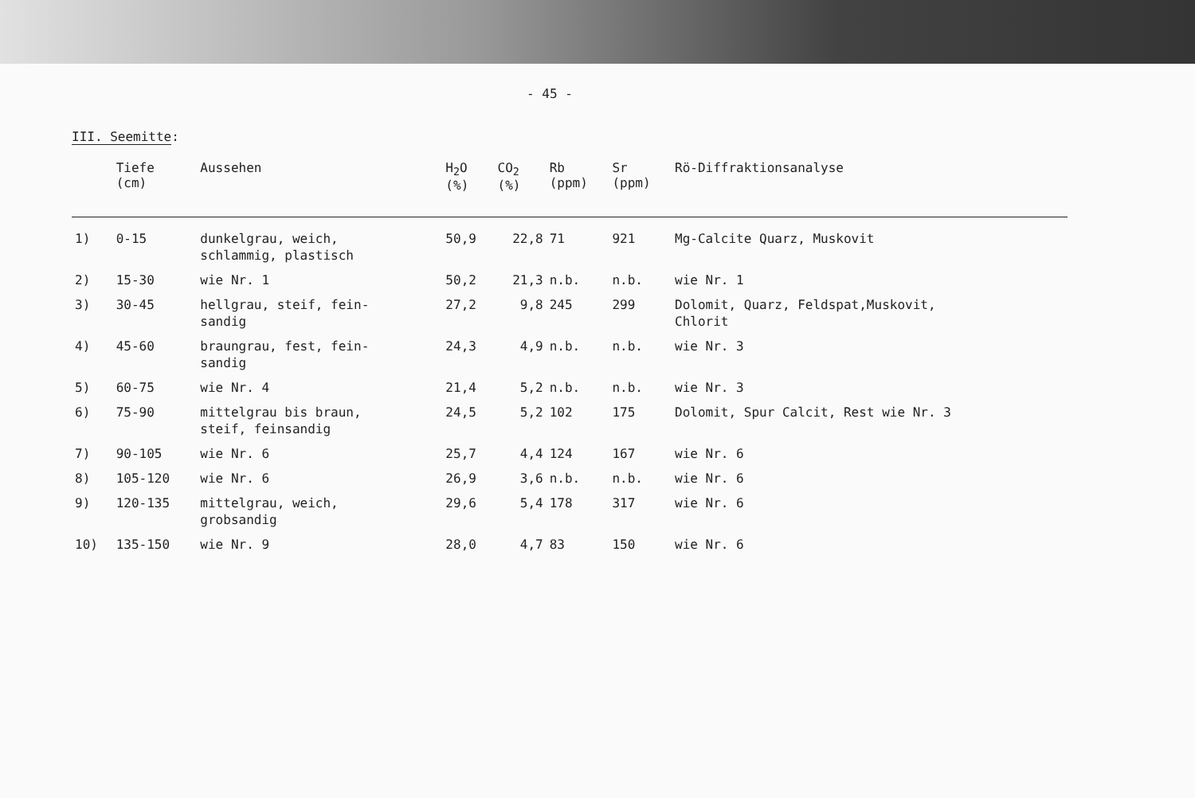- 45 -
III. Seemitte:
| | Tiefe (cm) | Aussehen | H<sub>2</sub>O (%) | CO<sub>2</sub> (%) | Rb (ppm) | Sr (ppm) | Rö-Diffraktionsanalyse |
| --- | --- | --- | --- | --- | --- | --- | --- |
| 1) | 0-15 | dunkelgrau, weich, schlammig, plastisch | 50,9 | 22,8 | 71 | 921 | Mg-Calcite Quarz, Muskovit |
| 2) | 15-30 | wie Nr. 1 | 50,2 | 21,3 | n.b. | n.b. | wie Nr. 1 |
| 3) | 30-45 | hellgrau, steif, fein- sandig | 27,2 | 9,8 | 245 | 299 | Dolomit, Quarz, Feldspat,Muskovit, Chlorit |
| 4) | 45-60 | braungrau, fest, fein- sandig | 24,3 | 4,9 | n.b. | n.b. | wie Nr. 3 |
| 5) | 60-75 | wie Nr. 4 | 21,4 | 5,2 | n.b. | n.b. | wie Nr. 3 |
| 6) | 75-90 | mittelgrau bis braun, steif, feinsandig | 24,5 | 5,2 | 102 | 175 | Dolomit, Spur Calcit, Rest wie Nr. 3 |
| 7) | 90-105 | wie Nr. 6 | 25,7 | 4,4 | 124 | 167 | wie Nr. 6 |
| 8) | 105-120 | wie Nr. 6 | 26,9 | 3,6 | n.b. | n.b. | wie Nr. 6 |
| 9) | 120-135 | mittelgrau, weich, grobsandig | 29,6 | 5,4 | 178 | 317 | wie Nr. 6 |
| 10) | 135-150 | wie Nr. 9 | 28,0 | 4,7 | 83 | 150 | wie Nr. 6 |